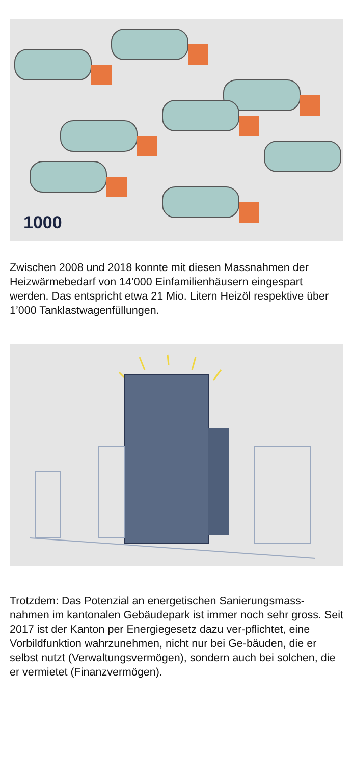1000
Zwischen 2008 und 2018 konnte mit diesen Massnahmen der Heizwärmebedarf von 14’000 Einfamilienhäusern eingespart werden. Das entspricht etwa 21 Mio. Litern Heizöl respektive über 1’000 Tanklastwagenfüllungen.
Trotzdem: Das Potenzial an energetischen Sanierungsmass-nahmen im kantonalen Gebäudepark ist immer noch sehr gross. Seit 2017 ist der Kanton per Energiegesetz dazu ver-pflichtet, eine Vorbildfunktion wahrzunehmen, nicht nur bei Ge-bäuden, die er selbst nutzt (Verwaltungsvermögen), sondern auch bei solchen, die er vermietet (Finanzvermögen).